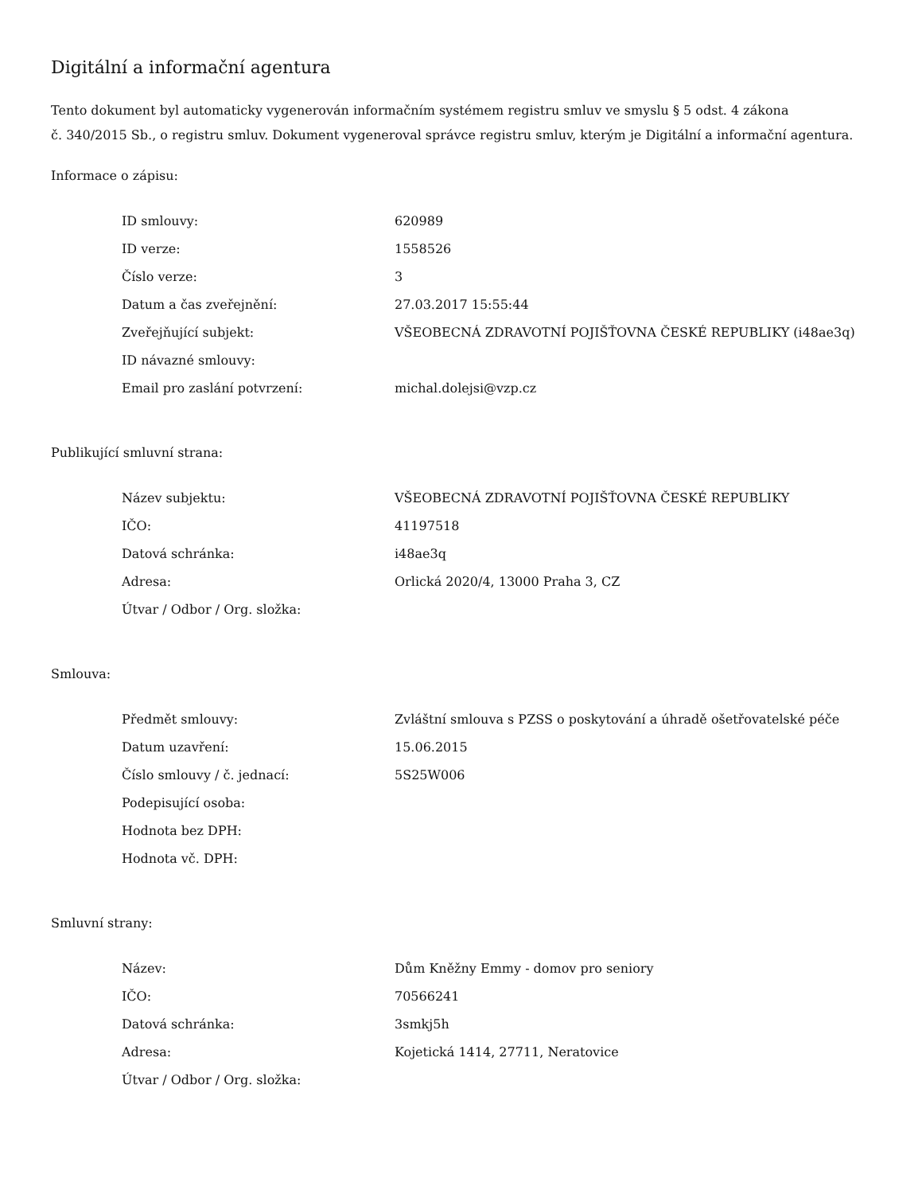Digitální a informační agentura
Tento dokument byl automaticky vygenerován informačním systémem registru smluv ve smyslu § 5 odst. 4 zákona
č. 340/2015 Sb., o registru smluv. Dokument vygeneroval správce registru smluv, kterým je Digitální a informační agentura.
Informace o zápisu:
| ID smlouvy: | 620989 |
| ID verze: | 1558526 |
| Číslo verze: | 3 |
| Datum a čas zveřejnění: | 27.03.2017 15:55:44 |
| Zveřejňující subjekt: | VŠEOBECNÁ ZDRAVOTNÍ POJIŠŤOVNA ČESKÉ REPUBLIKY (i48ae3q) |
| ID návazné smlouvy: | |
| Email pro zaslání potvrzení: | michal.dolejsi@vzp.cz |
Publikující smluvní strana:
| Název subjektu: | VŠEOBECNÁ ZDRAVOTNÍ POJIŠŤOVNA ČESKÉ REPUBLIKY |
| IČO: | 41197518 |
| Datová schránka: | i48ae3q |
| Adresa: | Orlická 2020/4, 13000 Praha 3, CZ |
| Útvar / Odbor / Org. složka: | |
Smlouva:
| Předmět smlouvy: | Zvláštní smlouva s PZSS o poskytování a úhradě ošetřovatelské péče |
| Datum uzavření: | 15.06.2015 |
| Číslo smlouvy / č. jednací: | 5S25W006 |
| Podepisující osoba: | |
| Hodnota bez DPH: | |
| Hodnota vč. DPH: | |
Smluvní strany:
| Název: | Dům Kněžny Emmy - domov pro seniory |
| IČO: | 70566241 |
| Datová schránka: | 3smkj5h |
| Adresa: | Kojetická 1414, 27711, Neratovice |
| Útvar / Odbor / Org. složka: | |